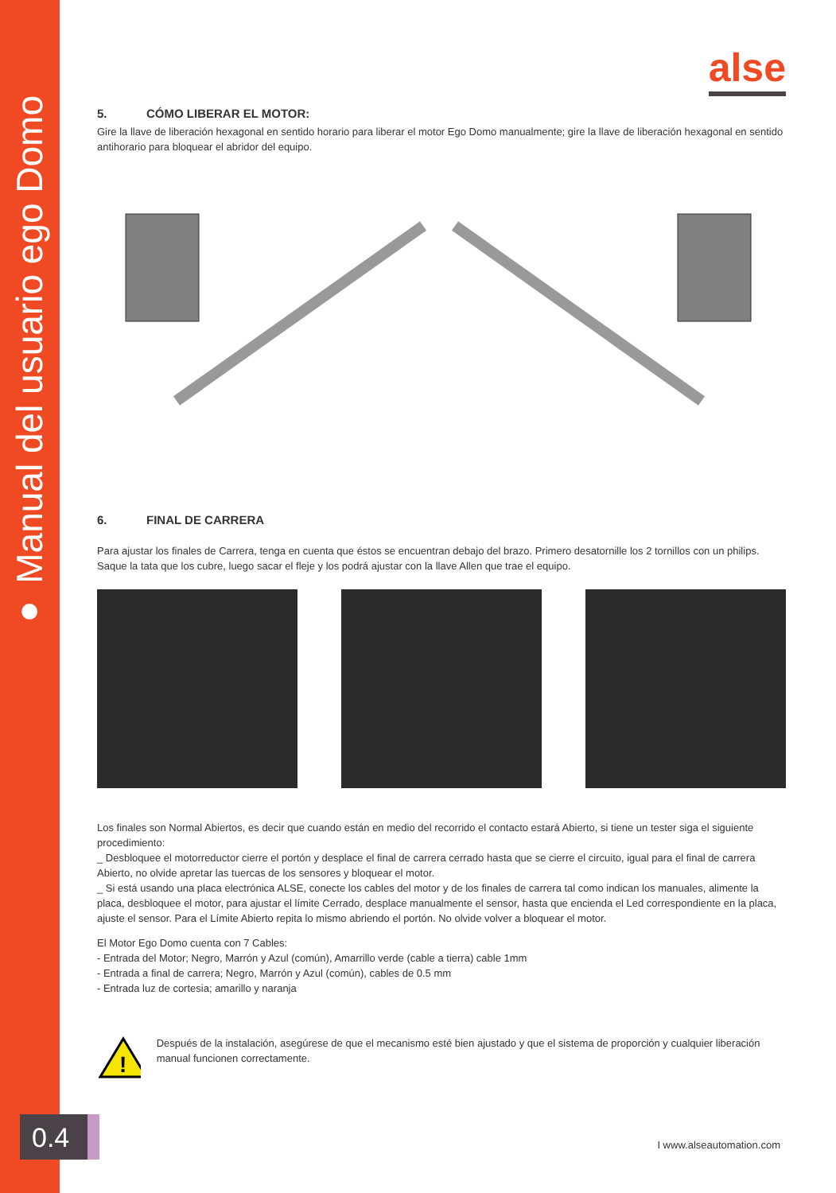● ● ● Manual del usuario ego Domo
alse
5. CÓMO LIBERAR EL MOTOR:
Gire la llave de liberación hexagonal en sentido horario para liberar el motor Ego Domo manualmente; gire la llave de liberación hexagonal en sentido antihorario para bloquear el abridor del equipo.
6. FINAL DE CARRERA
Para ajustar los finales de Carrera, tenga en cuenta que éstos se encuentran debajo del brazo. Primero desatornille los 2 tornillos con un philips. Saque la tata que los cubre, luego sacar el fleje y los podrá ajustar con la llave Allen que trae el equipo.
Los finales son Normal Abiertos, es decir que cuando están en medio del recorrido el contacto estará Abierto, si tiene un tester siga el siguiente procedimiento:
_ Desbloquee el motorreductor cierre el portón y desplace el final de carrera cerrado hasta que se cierre el circuito, igual para el final de carrera Abierto, no olvide apretar las tuercas de los sensores y bloquear el motor.
_ Si está usando una placa electrónica ALSE, conecte los cables del motor y de los finales de carrera tal como indican los manuales, alimente la placa, desbloquee el motor, para ajustar el límite Cerrado, desplace manualmente el sensor, hasta que encienda el Led correspondiente en la placa, ajuste el sensor. Para el Límite Abierto repita lo mismo abriendo el portón. No olvide volver a bloquear el motor.
El Motor Ego Domo cuenta con 7 Cables:
- Entrada del Motor; Negro, Marrón y Azul (común), Amarrillo verde (cable a tierra) cable 1mm
- Entrada a final de carrera; Negro, Marrón y Azul (común), cables de 0.5 mm
- Entrada luz de cortesia; amarillo y naranja
!
Después de la instalación, asegúrese de que el mecanismo esté bien ajustado y que el sistema de proporción y cualquier liberación manual funcionen correctamente.
0.4 I www.alseautomation.com